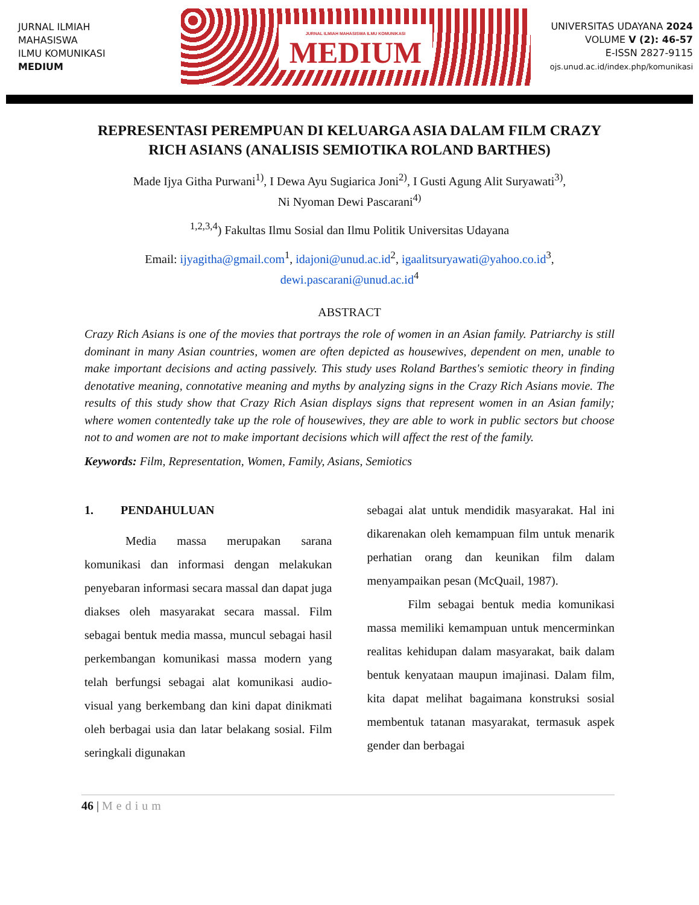JURNAL ILMIAH
MAHASISWA
ILMU KOMUNIKASI
MEDIUM
JURNAL ILMIAH MAHASISWA ILMU KOMUNIKASI
MEDIUM
UNIVERSITAS UDAYANA 2024
VOLUME V (2): 46-57
E-ISSN 2827-9115
ojs.unud.ac.id/index.php/komunikasi
REPRESENTASI PEREMPUAN DI KELUARGA ASIA DALAM FILM CRAZY RICH ASIANS (ANALISIS SEMIOTIKA ROLAND BARTHES)
Made Ijya Githa Purwani<sup>1)</sup>, I Dewa Ayu Sugiarica Joni<sup>2)</sup>, I Gusti Agung Alit Suryawati<sup>3)</sup>,
Ni Nyoman Dewi Pascarani<sup>4)</sup>
<sup>1,2,3,4</sup>) Fakultas Ilmu Sosial dan Ilmu Politik Universitas Udayana
Email: ijyagitha@gmail.com<sup>1</sup>, idajoni@unud.ac.id<sup>2</sup>, igaalitsuryawati@yahoo.co.id<sup>3</sup>,
dewi.pascarani@unud.ac.id<sup>4</sup>
ABSTRACT
Crazy Rich Asians is one of the movies that portrays the role of women in an Asian family. Patriarchy is still dominant in many Asian countries, women are often depicted as housewives, dependent on men, unable to make important decisions and acting passively. This study uses Roland Barthes's semiotic theory in finding denotative meaning, connotative meaning and myths by analyzing signs in the Crazy Rich Asians movie. The results of this study show that Crazy Rich Asian displays signs that represent women in an Asian family; where women contentedly take up the role of housewives, they are able to work in public sectors but choose not to and women are not to make important decisions which will affect the rest of the family.
Keywords: Film, Representation, Women, Family, Asians, Semiotics
1. PENDAHULUAN
Media massa merupakan sarana komunikasi dan informasi dengan melakukan penyebaran informasi secara massal dan dapat juga diakses oleh masyarakat secara massal. Film sebagai bentuk media massa, muncul sebagai hasil perkembangan komunikasi massa modern yang telah berfungsi sebagai alat komunikasi audio-visual yang berkembang dan kini dapat dinikmati oleh berbagai usia dan latar belakang sosial. Film seringkali digunakan
sebagai alat untuk mendidik masyarakat. Hal ini dikarenakan oleh kemampuan film untuk menarik perhatian orang dan keunikan film dalam menyampaikan pesan (McQuail, 1987).
Film sebagai bentuk media komunikasi massa memiliki kemampuan untuk mencerminkan realitas kehidupan dalam masyarakat, baik dalam bentuk kenyataan maupun imajinasi. Dalam film, kita dapat melihat bagaimana konstruksi sosial membentuk tatanan masyarakat, termasuk aspek gender dan berbagai
46 | Medium